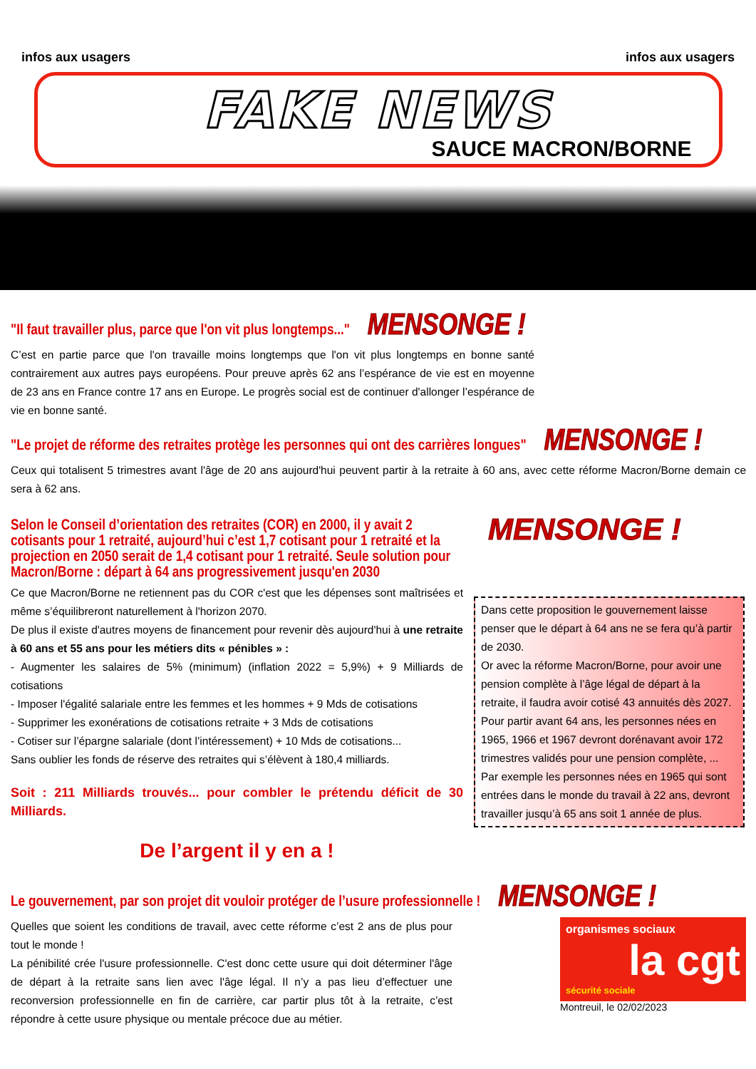infos aux usagers infos aux usagers
FAKE NEWS
SAUCE MACRON/BORNE
"Il faut travailler plus, parce que l'on vit plus longtemps..." MENSONGE !
C’est en partie parce que l'on travaille moins longtemps que l'on vit plus longtemps en bonne santé contrairement aux autres pays européens. Pour preuve après 62 ans l’espérance de vie est en moyenne de 23 ans en France contre 17 ans en Europe. Le progrès social est de continuer d'allonger l’espérance de vie en bonne santé.
"Le projet de réforme des retraites protège les personnes qui ont des carrières longues" MENSONGE !
Ceux qui totalisent 5 trimestres avant l'âge de 20 ans aujourd'hui peuvent partir à la retraite à 60 ans, avec cette réforme Macron/Borne demain ce sera à 62 ans.
Selon le Conseil d’orientation des retraites (COR) en 2000, il y avait 2 cotisants pour 1 retraité, aujourd’hui c’est 1,7 cotisant pour 1 retraité et la projection en 2050 serait de 1,4 cotisant pour 1 retraité. Seule solution pour Macron/Borne : départ à 64 ans progressivement jusqu'en 2030
Ce que Macron/Borne ne retiennent pas du COR c'est que les dépenses sont maîtrisées et même s’équilibreront naturellement à l'horizon 2070.
De plus il existe d'autres moyens de financement pour revenir dès aujourd'hui à une retraite à 60 ans et 55 ans pour les métiers dits « pénibles » :
- Augmenter les salaires de 5% (minimum) (inflation 2022 = 5,9%) + 9 Milliards de cotisations
- Imposer l'égalité salariale entre les femmes et les hommes + 9 Mds de cotisations
- Supprimer les exonérations de cotisations retraite + 3 Mds de cotisations
- Cotiser sur l’épargne salariale (dont l’intéressement) + 10 Mds de cotisations...
Sans oublier les fonds de réserve des retraites qui s’élèvent à 180,4 milliards.
Soit : 211 Milliards trouvés... pour combler le prétendu déficit de 30 Milliards.
De l’argent il y en a !
MENSONGE !
Dans cette proposition le gouvernement laisse penser que le départ à 64 ans ne se fera qu’à partir de 2030.
Or avec la réforme Macron/Borne, pour avoir une pension complète à l’âge légal de départ à la retraite, il faudra avoir cotisé 43 annuités dès 2027.
Pour partir avant 64 ans, les personnes nées en 1965, 1966 et 1967 devront dorénavant avoir 172 trimestres validés pour une pension complète, ...
Par exemple les personnes nées en 1965 qui sont entrées dans le monde du travail à 22 ans, devront travailler jusqu’à 65 ans soit 1 année de plus.
Le gouvernement, par son projet dit vouloir protéger de l’usure professionnelle ! MENSONGE !
Quelles que soient les conditions de travail, avec cette réforme c’est 2 ans de plus pour tout le monde !
La pénibilité crée l'usure professionnelle. C'est donc cette usure qui doit déterminer l'âge de départ à la retraite sans lien avec l'âge légal. Il n’y a pas lieu d’effectuer une reconversion professionnelle en fin de carrière, car partir plus tôt à la retraite, c’est répondre à cette usure physique ou mentale précoce due au métier.
organismes sociaux
la cgt
sécurité sociale
Montreuil, le 02/02/2023